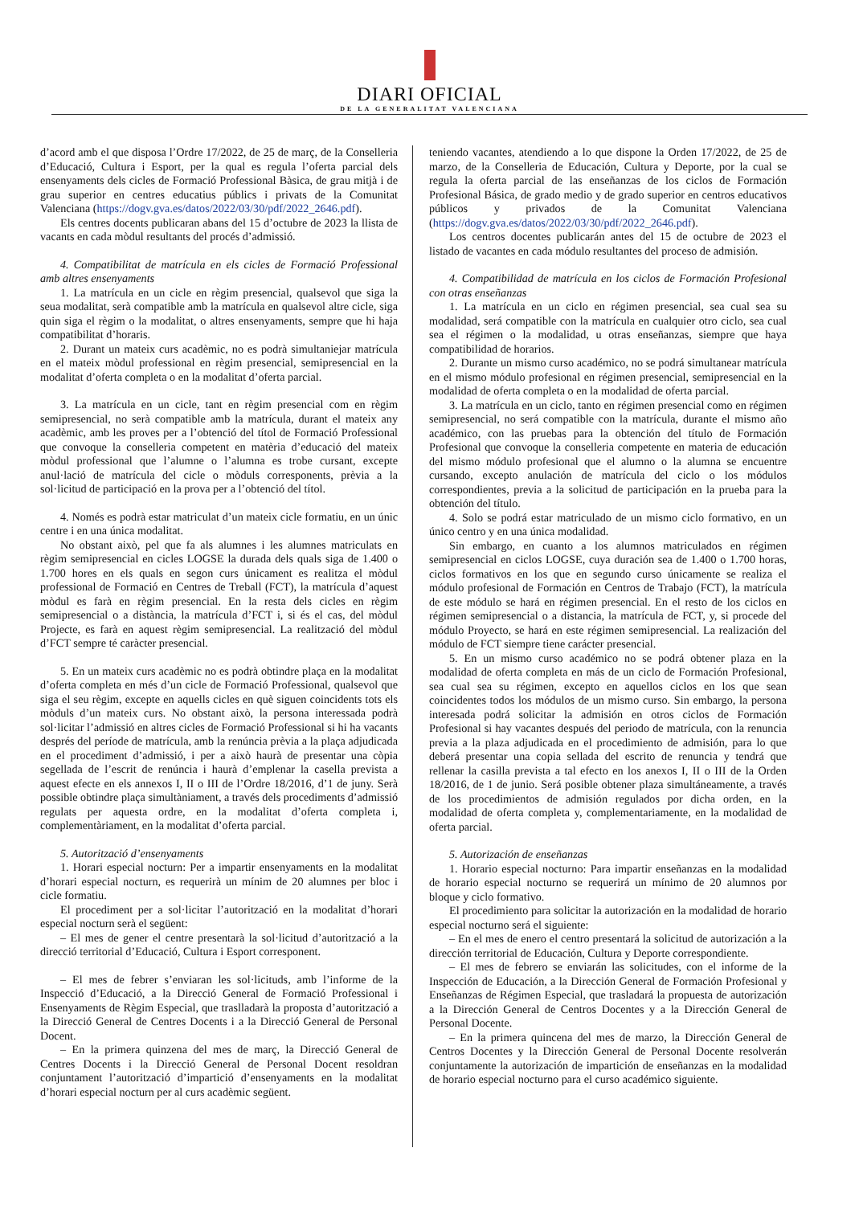DIARI OFICIAL
DE LA GENERALITAT VALENCIANA
d’acord amb el que disposa l’Ordre 17/2022, de 25 de març, de la Conselleria d’Educació, Cultura i Esport, per la qual es regula l’oferta parcial dels ensenyaments dels cicles de Formació Professional Bàsica, de grau mitjà i de grau superior en centres educatius públics i privats de la Comunitat Valenciana (https://dogv.gva.es/datos/2022/03/30/pdf/2022_2646.pdf).
Els centres docents publicaran abans del 15 d’octubre de 2023 la llista de vacants en cada mòdul resultants del procés d’admissió.
4. Compatibilitat de matrícula en els cicles de Formació Professional amb altres ensenyaments
1. La matrícula en un cicle en règim presencial, qualsevol que siga la seua modalitat, serà compatible amb la matrícula en qualsevol altre cicle, siga quin siga el règim o la modalitat, o altres ensenyaments, sempre que hi haja compatibilitat d’horaris.
2. Durant un mateix curs acadèmic, no es podrà simultaniejar matrícula en el mateix mòdul professional en règim presencial, semipresencial en la modalitat d’oferta completa o en la modalitat d’oferta parcial.
3. La matrícula en un cicle, tant en règim presencial com en règim semipresencial, no serà compatible amb la matrícula, durant el mateix any acadèmic, amb les proves per a l’obtenció del títol de Formació Professional que convoque la conselleria competent en matèria d’educació del mateix mòdul professional que l’alumne o l’alumna es trobe cursant, excepte anul·lació de matrícula del cicle o mòduls corresponents, prèvia a la sol·licitud de participació en la prova per a l’obtenció del títol.
4. Només es podrà estar matriculat d’un mateix cicle formatiu, en un únic centre i en una única modalitat.
No obstant això, pel que fa als alumnes i les alumnes matriculats en règim semipresencial en cicles LOGSE la durada dels quals siga de 1.400 o 1.700 hores en els quals en segon curs únicament es realitza el mòdul professional de Formació en Centres de Treball (FCT), la matrícula d’aquest mòdul es farà en règim presencial. En la resta dels cicles en règim semipresencial o a distància, la matrícula d’FCT i, si és el cas, del mòdul Projecte, es farà en aquest règim semipresencial. La realització del mòdul d’FCT sempre té caràcter presencial.
5. En un mateix curs acadèmic no es podrà obtindre plaça en la modalitat d’oferta completa en més d’un cicle de Formació Professional, qualsevol que siga el seu règim, excepte en aquells cicles en què siguen coincidents tots els mòduls d’un mateix curs. No obstant això, la persona interessada podrà sol·licitar l’admissió en altres cicles de Formació Professional si hi ha vacants després del període de matrícula, amb la renúncia prèvia a la plaça adjudicada en el procediment d’admissió, i per a això haurà de presentar una còpia segellada de l’escrit de renúncia i haurà d’emplenar la casella prevista a aquest efecte en els annexos I, II o III de l’Ordre 18/2016, d’1 de juny. Serà possible obtindre plaça simultàniament, a través dels procediments d’admissió regulats per aquesta ordre, en la modalitat d’oferta completa i, complementàriament, en la modalitat d’oferta parcial.
5. Autorització d’ensenyaments
1. Horari especial nocturn: Per a impartir ensenyaments en la modalitat d’horari especial nocturn, es requerirà un mínim de 20 alumnes per bloc i cicle formatiu.
El procediment per a sol·licitar l’autorització en la modalitat d’horari especial nocturn serà el següent:
– El mes de gener el centre presentarà la sol·licitud d’autorització a la direcció territorial d’Educació, Cultura i Esport corresponent.
– El mes de febrer s’enviaran les sol·licituds, amb l’informe de la Inspecció d’Educació, a la Direcció General de Formació Professional i Ensenyaments de Règim Especial, que traslladarà la proposta d’autorització a la Direcció General de Centres Docents i a la Direcció General de Personal Docent.
– En la primera quinzena del mes de març, la Direcció General de Centres Docents i la Direcció General de Personal Docent resoldran conjuntament l’autorització d’impartició d’ensenyaments en la modalitat d’horari especial nocturn per al curs acadèmic següent.
teniendo vacantes, atendiendo a lo que dispone la Orden 17/2022, de 25 de marzo, de la Conselleria de Educación, Cultura y Deporte, por la cual se regula la oferta parcial de las enseñanzas de los ciclos de Formación Profesional Básica, de grado medio y de grado superior en centros educativos públicos y privados de la Comunitat Valenciana (https://dogv.gva.es/datos/2022/03/30/pdf/2022_2646.pdf).
Los centros docentes publicarán antes del 15 de octubre de 2023 el listado de vacantes en cada módulo resultantes del proceso de admisión.
4. Compatibilidad de matrícula en los ciclos de Formación Profesional con otras enseñanzas
1. La matrícula en un ciclo en régimen presencial, sea cual sea su modalidad, será compatible con la matrícula en cualquier otro ciclo, sea cual sea el régimen o la modalidad, u otras enseñanzas, siempre que haya compatibilidad de horarios.
2. Durante un mismo curso académico, no se podrá simultanear matrícula en el mismo módulo profesional en régimen presencial, semipresencial en la modalidad de oferta completa o en la modalidad de oferta parcial.
3. La matrícula en un ciclo, tanto en régimen presencial como en régimen semipresencial, no será compatible con la matrícula, durante el mismo año académico, con las pruebas para la obtención del título de Formación Profesional que convoque la conselleria competente en materia de educación del mismo módulo profesional que el alumno o la alumna se encuentre cursando, excepto anulación de matrícula del ciclo o los módulos correspondientes, previa a la solicitud de participación en la prueba para la obtención del título.
4. Solo se podrá estar matriculado de un mismo ciclo formativo, en un único centro y en una única modalidad.
Sin embargo, en cuanto a los alumnos matriculados en régimen semipresencial en ciclos LOGSE, cuya duración sea de 1.400 o 1.700 horas, ciclos formativos en los que en segundo curso únicamente se realiza el módulo profesional de Formación en Centros de Trabajo (FCT), la matrícula de este módulo se hará en régimen presencial. En el resto de los ciclos en régimen semipresencial o a distancia, la matrícula de FCT, y, si procede del módulo Proyecto, se hará en este régimen semipresencial. La realización del módulo de FCT siempre tiene carácter presencial.
5. En un mismo curso académico no se podrá obtener plaza en la modalidad de oferta completa en más de un ciclo de Formación Profesional, sea cual sea su régimen, excepto en aquellos ciclos en los que sean coincidentes todos los módulos de un mismo curso. Sin embargo, la persona interesada podrá solicitar la admisión en otros ciclos de Formación Profesional si hay vacantes después del periodo de matrícula, con la renuncia previa a la plaza adjudicada en el procedimiento de admisión, para lo que deberá presentar una copia sellada del escrito de renuncia y tendrá que rellenar la casilla prevista a tal efecto en los anexos I, II o III de la Orden 18/2016, de 1 de junio. Será posible obtener plaza simultáneamente, a través de los procedimientos de admisión regulados por dicha orden, en la modalidad de oferta completa y, complementariamente, en la modalidad de oferta parcial.
5. Autorización de enseñanzas
1. Horario especial nocturno: Para impartir enseñanzas en la modalidad de horario especial nocturno se requerirá un mínimo de 20 alumnos por bloque y ciclo formativo.
El procedimiento para solicitar la autorización en la modalidad de horario especial nocturno será el siguiente:
– En el mes de enero el centro presentará la solicitud de autorización a la dirección territorial de Educación, Cultura y Deporte correspondiente.
– El mes de febrero se enviarán las solicitudes, con el informe de la Inspección de Educación, a la Dirección General de Formación Profesional y Enseñanzas de Régimen Especial, que trasladará la propuesta de autorización a la Dirección General de Centros Docentes y a la Dirección General de Personal Docente.
– En la primera quincena del mes de marzo, la Dirección General de Centros Docentes y la Dirección General de Personal Docente resolverán conjuntamente la autorización de impartición de enseñanzas en la modalidad de horario especial nocturno para el curso académico siguiente.